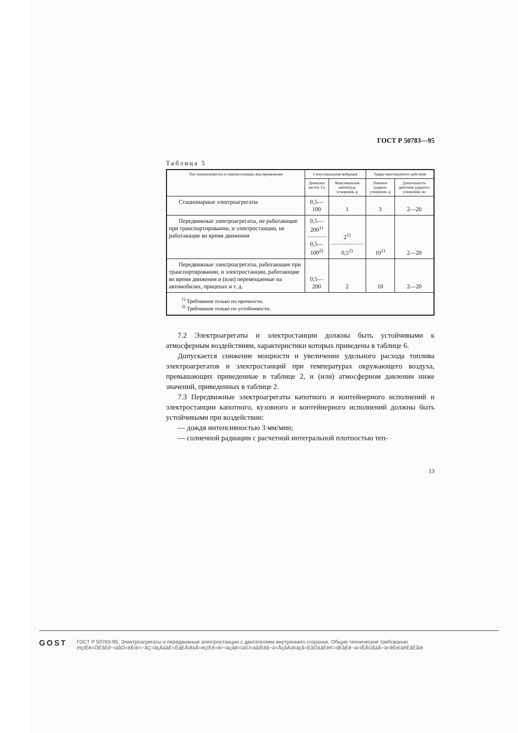ГОСТ Р 50783—95
Таблица 5
| Тип электроагрегата и электростанции, вид применения | Синусоидальная вибрация | | Удары многократного действия | |
| --- | --- | --- | --- | --- |
| | Диапазон частот, Гц | Максимальная амплитуда ускорения, g | Пиковое ударное ускорение, g | Длительность действия ударного ускорения, мс |
| Стационарные электроагрегаты | 0,5—100 | 1 | 3 | 2—20 |
| Передвижные электроагрегаты, не работающие при транспортировании, и электростанции, не работающие во время движения | 0,5—200<sup>1)</sup> 0,5—100<sup>2)</sup> | 2<sup>1)</sup> 0,5<sup>2)</sup> | 10<sup>1)</sup> | 2—20 |
| Передвижные электроагрегаты, работающие при транспортировании, и электростанции, работающие во время движения и (или) перемещаемые на автомобилях, прицепах и т. д. | 0,5—200 | 2 | 10 | 2—20 |
| <sup>1)</sup> Требования только по прочности. <sup>2)</sup> Требования только по устойчивости. | | | | |
7.2 Электроагрегаты и электростанции должны быть устойчивыми к атмосферным воздействиям, характеристики которых приведены в таблице 6.
Допускается снижение мощности и увеличение удельного расхода топлива электроагрегатов и электростанций при температурах окружающего воздуха, превышающих приведенные в таблице 2, и (или) атмосферном давлении ниже значений, приведенных в таблице 2.
7.3 Передвижные электроагрегаты капотного и контейнерного исполнений и электростанции капотного, кузовного и контейнерного исполнений должны быть устойчивыми при воздействии:
— дождя интенсивностью 3 мм/мин;
— солнечной радиации с расчетной интегральной плотностью теп-
13
GOST
ГОСТ Р 50783-95, Электроагрегаты и передвижные электростанции с двигателями внутреннего сгорания. Общие технические требования
mçïÉê=ÖÉåÉê~íáåÖ=ëÉíë=~åÇ=ãçÄáäÉ=ÉäÉÅíêáÅ=éçïÉê=ëí~íáçåë=ïáíÜ=áåíÉêå~ä=ÅçãÄìëíáçå=ÉåÖáåÉëK=dÉåÉê~ä=íÉÅÜåáÅ~ä=êÉèìáêÉãÉåíë